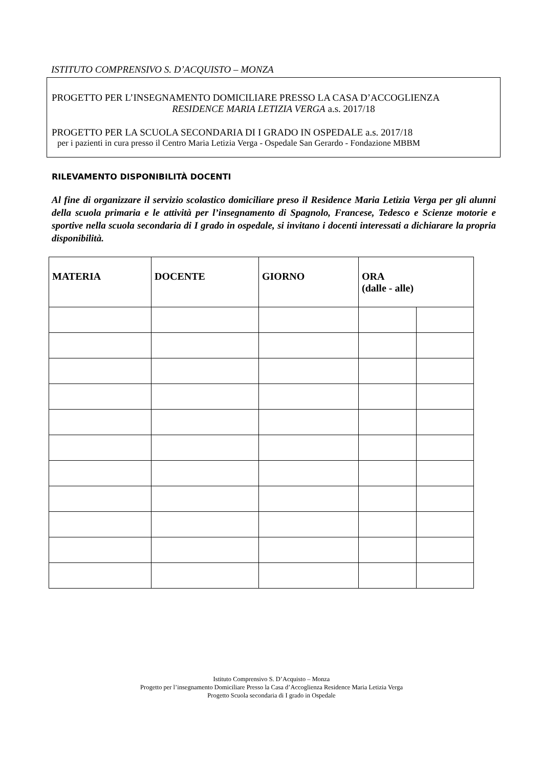ISTITUTO COMPRENSIVO S. D’ACQUISTO – MONZA
PROGETTO PER L’INSEGNAMENTO DOMICILIARE PRESSO LA CASA D’ACCOGLIENZA
RESIDENCE MARIA LETIZIA VERGA a.s. 2017/18
PROGETTO PER LA SCUOLA SECONDARIA DI I GRADO IN OSPEDALE a.s. 2017/18
per i pazienti in cura presso il Centro Maria Letizia Verga - Ospedale San Gerardo - Fondazione MBBM
RILEVAMENTO DISPONIBILITÀ DOCENTI
Al fine di organizzare il servizio scolastico domiciliare preso il Residence Maria Letizia Verga per gli alunni della scuola primaria e le attività per l’insegnamento di Spagnolo, Francese, Tedesco e Scienze motorie e sportive nella scuola secondaria di I grado in ospedale, si invitano i docenti interessati a dichiarare la propria disponibilità.
| MATERIA | DOCENTE | GIORNO | ORA (dalle - alle) | |
| --- | --- | --- | --- | --- |
Istituto Comprensivo S. D’Acquisto – Monza
Progetto per l’insegnamento Domiciliare Presso la Casa d’Accoglienza Residence Maria Letizia Verga
Progetto Scuola secondaria di I grado in Ospedale